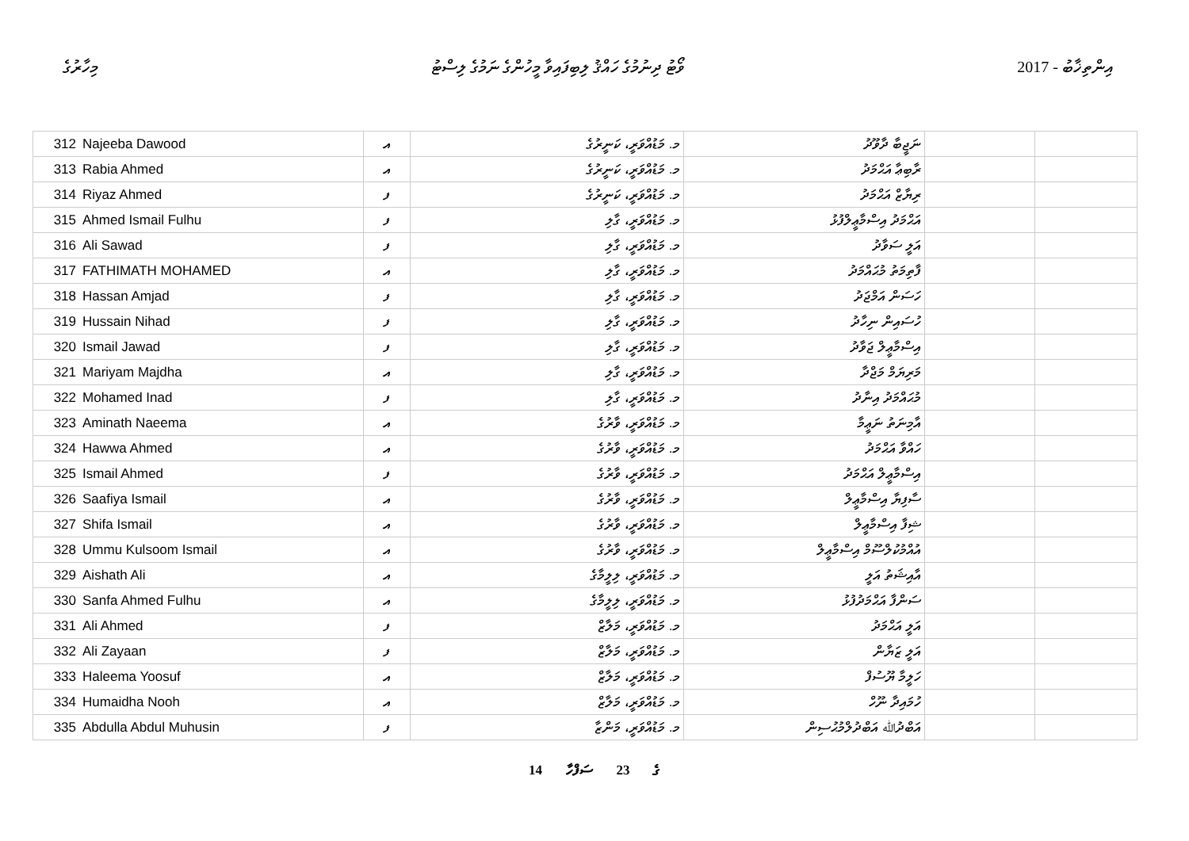މިހާރުގެ ވޯޓު ދިނުމުގެ ހައްޤު ލިބިފައިވާ މީހުންގެ ނަމުގެ ލިސްޓު 2017 - އިންތިޚާބު
| 312 | Najeeba Dawood | އ | މ. މަޑުއްވަރީ، ކަނީރުގެ | ނަޖީބާ ދާވޫދު | | |
| 313 | Rabia Ahmed | އ | މ. މަޑުއްވަރީ، ކަނީރުގެ | ރާބިޢާ އަޙްމަދު | | |
| 314 | Riyaz Ahmed | ފ | މ. މަޑުއްވަރީ، ކަނީރުގެ | ރިޔާޒް އަޙްމަދު | | |
| 315 | Ahmed Ismail Fulhu | ފ | މ. މަޑުއްވަރީ، ގާލި | އަޙްމަދު އިސްމާޢީލްފުޅު | | |
| 316 | Ali Sawad | ފ | މ. މަޑުއްވަރީ، ގާލި | އަލީ ސަވާދު | | |
| 317 | FATHIMATH MOHAMED | އ | މ. މަޑުއްވަރީ، ގާލި | ފާތިމަތު މުޙައްމަދު | | |
| 318 | Hassan Amjad | ފ | މ. މަޑުއްވަރީ، ގާލި | ހަސަން އަމްޖަދު | | |
| 319 | Hussain Nihad | ފ | މ. މަޑުއްވަރީ، ގާލި | ހުސައިން ނިހާދު | | |
| 320 | Ismail Jawad | ފ | މ. މަޑުއްވަރީ، ގާލި | އިސްމާޢީލް ޖަވާދު | | |
| 321 | Mariyam Majdha | އ | މ. މަޑުއްވަރީ، ގާލި | މަރިޔަމް މަޖްދާ | | |
| 322 | Mohamed Inad | ފ | މ. މަޑުއްވަރީ، ގާލި | މުޙައްމަދު އިނާދު | | |
| 323 | Aminath Naeema | އ | މ. މަޑުއްވަރީ، ވާރުގެ | އާމިނަތު ނަޢީމާ | | |
| 324 | Hawwa Ahmed | އ | މ. މަޑުއްވަރީ، ވާރުގެ | ހައްވާ އަޙްމަދު | | |
| 325 | Ismail Ahmed | ފ | މ. މަޑުއްވަރީ، ވާރުގެ | އިސްމާޢީލް އަޙްމަދު | | |
| 326 | Saafiya Ismail | އ | މ. މަޑުއްވަރީ، ވާރުގެ | ސާފިޔާ އިސްމާޢީލް | | |
| 327 | Shifa Ismail | އ | މ. މަޑުއްވަރީ، ވާރުގެ | ޝިފާ އިސްމާޢީލް | | |
| 328 | Ummu Kulsoom Ismail | އ | މ. މަޑުއްވަރީ، ވާރުގެ | އުއްމުކުލްސޫމް އިސްމާޢީލް | | |
| 329 | Aishath Ali | އ | މ. މަޑުއްވަރީ، ލިލީމާގެ | އާއިޝަތު އަލީ | | |
| 330 | Sanfa Ahmed Fulhu | އ | މ. މަޑުއްވަރީ، ލިލީމާގެ | ސަންފާ އަޙްމަދުފުޅު | | |
| 331 | Ali Ahmed | ފ | މ. މަޑުއްވަރީ، މަލާޒް | އަލީ އަޙްމަދު | | |
| 332 | Ali Zayaan | ފ | މ. މަޑުއްވަރީ، މަލާޒް | އަލީ ޒަޔާން | | |
| 333 | Haleema Yoosuf | އ | މ. މަޑުއްވަރީ، މަލާޒް | ހަލީމާ ޔޫސުފް | | |
| 334 | Humaidha Nooh | އ | މ. މަޑުއްވަރީ، މަލާޒް | ހުމައިދާ ނޫހް | | |
| 335 | Abdulla Abdul Muhusin | ފ | މ. މަޑުއްވަރީ، މަންޒާ | އަބްދުﷲ އަބްދުލްމުޙުސިން | | |
14 ގެ 23 ސަފްހާ